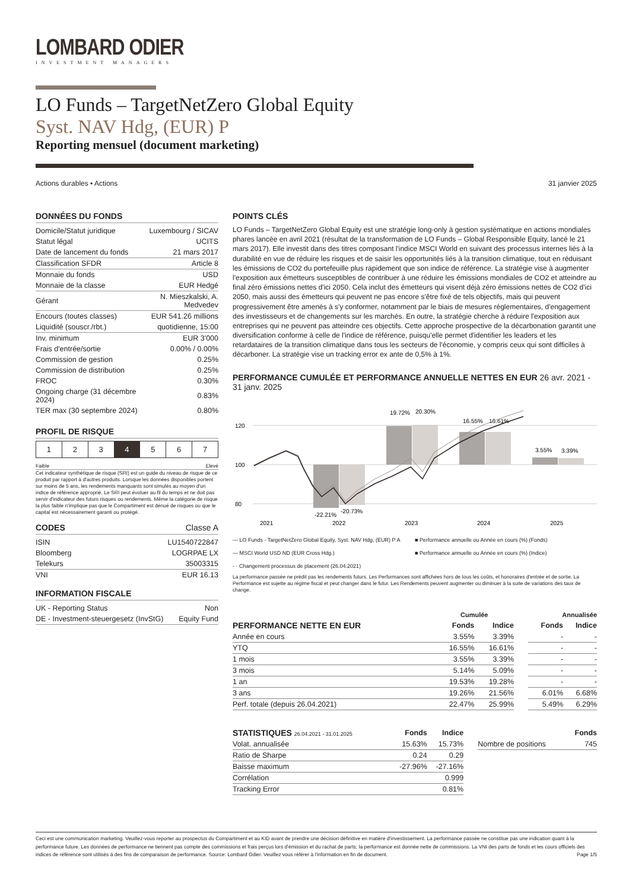LOMBARD ODIER
INVESTMENT MANAGERS
LO Funds – TargetNetZero Global Equity
Syst. NAV Hdg, (EUR) P
Reporting mensuel (document marketing)
Actions durables • Actions 31 janvier 2025
DONNÉES DU FONDS
| Domicile/Statut juridique | Luxembourg / SICAV |
| Statut légal | UCITS |
| Date de lancement du fonds | 21 mars 2017 |
| Classification SFDR | Article 8 |
| Monnaie du fonds | USD |
| Monnaie de la classe | EUR Hedgé |
| Gérant | N. Mieszkalski, A. Medvedev |
| Encours (toutes classes) | EUR 541.26 millions |
| Liquidité (souscr./rbt.) | quotidienne, 15:00 |
| Inv. minimum | EUR 3'000 |
| Frais d'entrée/sortie | 0.00% / 0.00% |
| Commission de gestion | 0.25% |
| Commission de distribution | 0.25% |
| FROC | 0.30% |
| Ongoing charge (31 décembre 2024) | 0.83% |
| TER max (30 septembre 2024) | 0.80% |
PROFIL DE RISQUE
| 1 | 2 | 3 | 4 | 5 | 6 | 7 |
Faible Elevé
Cet indicateur synthétique de risque (SRI) est un guide du niveau de risque de ce produit par rapport à d'autres produits. Lorsque les données disponibles portent sur moins de 5 ans, les rendements manquants sont simulés au moyen d'un indice de référence approprié. Le SRI peut évoluer au fil du temps et ne doit pas servir d'indicateur des futurs risques ou rendements. Même la catégorie de risque la plus faible n'implique pas que le Compartiment est dénué de risques ou que le capital est nécessairement garanti ou protégé.
CODES Classe A
| ISIN | LU1540722847 |
| Bloomberg | LOGRPAE LX |
| Telekurs | 35003315 |
| VNI | EUR 16.13 |
INFORMATION FISCALE
| UK - Reporting Status | Non |
| DE - Investment-steuergesetz (InvStG) | Equity Fund |
POINTS CLÉS
LO Funds – TargetNetZero Global Equity est une stratégie long-only à gestion systématique en actions mondiales phares lancée en avril 2021 (résultat de la transformation de LO Funds – Global Responsible Equity, lancé le 21 mars 2017). Elle investit dans des titres composant l'indice MSCI World en suivant des processus internes liés à la durabilité en vue de réduire les risques et de saisir les opportunités liés à la transition climatique, tout en réduisant les émissions de CO2 du portefeuille plus rapidement que son indice de référence. La stratégie vise à augmenter l'exposition aux émetteurs susceptibles de contribuer à une réduire les émissions mondiales de CO2 et atteindre au final zéro émissions nettes d'ici 2050. Cela inclut des émetteurs qui visent déjà zéro émissions nettes de CO2 d'ici 2050, mais aussi des émetteurs qui peuvent ne pas encore s'être fixé de tels objectifs, mais qui peuvent progressivement être amenés à s'y conformer, notamment par le biais de mesures réglementaires, d'engagement des investisseurs et de changements sur les marchés. En outre, la stratégie cherche à réduire l'exposition aux entreprises qui ne peuvent pas atteindre ces objectifs. Cette approche prospective de la décarbonation garantit une diversification conforme à celle de l'indice de référence, puisqu'elle permet d'identifier les leaders et les retardataires de la transition climatique dans tous les secteurs de l'économie, y compris ceux qui sont difficiles à décarboner. La stratégie vise un tracking error ex ante de 0,5% à 1%.
PERFORMANCE CUMULÉE ET PERFORMANCE ANNUELLE NETTES EN EUR 26 avr. 2021 - 31 janv. 2025
120
100
80
-22.21%
-20.73%
19.72%
20.30%
16.55%
16.61%
3.55%
3.39%
2021
2022
2023
2024
2025
— LO Funds - TargetNetZero Global Equity, Syst. NAV Hdg, (EUR) P A ■ Performance annuelle ou Année en cours (%) (Fonds) — MSCI World USD ND (EUR Cross Hdg.) ■ Performance annuelle ou Année en cours (%) (Indice) - · Changement processus de placement (26.04.2021)
La performance passée ne prédit pas les rendements futurs. Les Performances sont affichées hors de tous les coûts, et honoraires d'entrée et de sortie. La Performance est sujette au régime fiscal et peut changer dans le futur. Les Rendements peuvent augmenter ou diminuer à la suite de variations des taux de change.
| | Cumulée | | | | Annualisée | |
| --- | --- | --- | --- | --- | --- | --- |
| PERFORMANCE NETTE EN EUR | Fonds | Indice | | | Fonds | Indice |
| Année en cours | 3.55% | 3.39% | | | - | - |
| YTQ | 16.55% | 16.61% | | | - | - |
| 1 mois | 3.55% | 3.39% | | | - | - |
| 3 mois | 5.14% | 5.09% | | | - | - |
| 1 an | 19.53% | 19.28% | | | - | - |
| 3 ans | 19.26% | 21.56% | | | 6.01% | 6.68% |
| Perf. totale (depuis 26.04.2021) | 22.47% | 25.99% | | | 5.49% | 6.29% |
| STATISTIQUES 26.04.2021 - 31.01.2025 | Fonds | Indice | | | Fonds |
| --- | --- | --- | --- | --- | --- |
| Volat. annualisée | 15.63% | 15.73% | | Nombre de positions | 745 |
| Ratio de Sharpe | 0.24 | 0.29 | | | |
| Baisse maximum | -27.96% | -27.16% | | | |
| Corrélation | | 0.999 | | | |
| Tracking Error | | 0.81% | | | |
Ceci est une communication marketing. Veuillez-vous reporter au prospectus du Compartiment et au KID avant de prendre une décision définitive en matière d'investissement. La performance passée ne constitue pas une indication quant à la performance future. Les données de performance ne tiennent pas compte des commissions et frais perçus lors d'émission et du rachat de parts; la performance est donnée nette de commissions. La VNI des parts de fonds et les cours officiels des indices de référence sont utilisés à des fins de comparaison de performance. Source: Lombard Odier. Veuillez vous référer à l'information en fin de document. Page 1/5